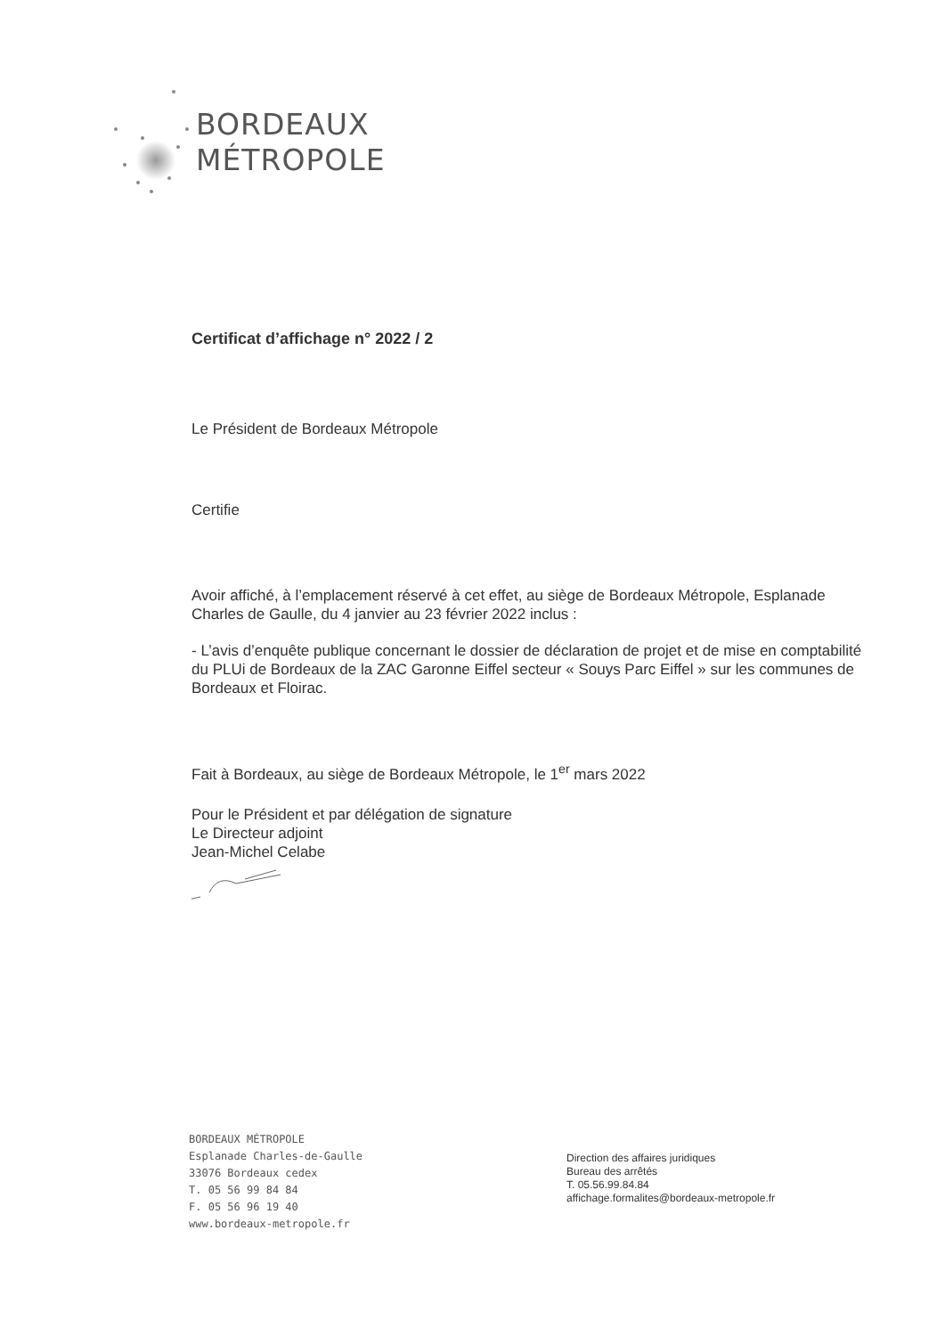BORDEAUX
MÉTROPOLE
Certificat d’affichage n° 2022 / 2
Le Président de Bordeaux Métropole
Certifie
Avoir affiché, à l’emplacement réservé à cet effet, au siège de Bordeaux Métropole, Esplanade Charles de Gaulle, du 4 janvier au 23 février 2022 inclus :
- L’avis d’enquête publique concernant le dossier de déclaration de projet et de mise en comptabilité du PLUi de Bordeaux de la ZAC Garonne Eiffel secteur « Souys Parc Eiffel » sur les communes de Bordeaux et Floirac.
Fait à Bordeaux, au siège de Bordeaux Métropole, le 1<sup>er</sup> mars 2022
Pour le Président et par délégation de signature
Le Directeur adjoint
Jean-Michel Celabe
BORDEAUX MÉTROPOLE
Esplanade Charles-de-Gaulle
33076 Bordeaux cedex
T. 05 56 99 84 84
F. 05 56 96 19 40
www.bordeaux-metropole.fr
Direction des affaires juridiques
Bureau des arrêtés
T. 05.56.99.84.84
affichage.formalites@bordeaux-metropole.fr